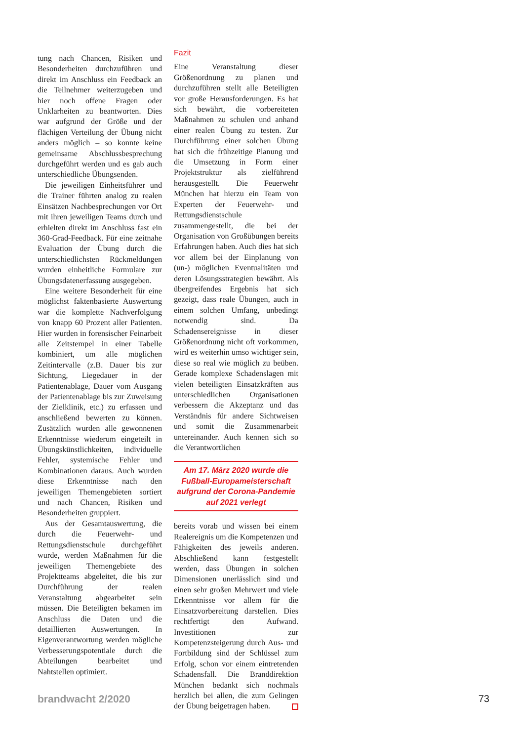tung nach Chancen, Risiken und Besonderheiten durchzuführen und direkt im Anschluss ein Feedback an die Teilnehmer weiterzugeben und hier noch offene Fragen oder Unklarheiten zu beantworten. Dies war aufgrund der Größe und der flächigen Verteilung der Übung nicht anders möglich – so konnte keine gemeinsame Abschlussbesprechung durchgeführt werden und es gab auch unterschiedliche Übungsenden.
Die jeweiligen Einheitsführer und die Trainer führten analog zu realen Einsätzen Nachbesprechungen vor Ort mit ihren jeweiligen Teams durch und erhielten direkt im Anschluss fast ein 360-Grad-Feedback. Für eine zeitnahe Evaluation der Übung durch die unterschiedlichsten Rückmeldungen wurden einheitliche Formulare zur Übungsdatenerfassung ausgegeben.
Eine weitere Besonderheit für eine möglichst faktenbasierte Auswertung war die komplette Nachverfolgung von knapp 60 Prozent aller Patienten. Hier wurden in forensischer Feinarbeit alle Zeitstempel in einer Tabelle kombiniert, um alle möglichen Zeitintervalle (z.B. Dauer bis zur Sichtung, Liegedauer in der Patientenablage, Dauer vom Ausgang der Patientenablage bis zur Zuweisung der Zielklinik, etc.) zu erfassen und anschließend bewerten zu können. Zusätzlich wurden alle gewonnenen Erkenntnisse wiederum eingeteilt in Übungskünstlichkeiten, individuelle Fehler, systemische Fehler und Kombinationen daraus. Auch wurden diese Erkenntnisse nach den jeweiligen Themengebieten sortiert und nach Chancen, Risiken und Besonderheiten gruppiert.
Aus der Gesamtauswertung, die durch die Feuerwehr- und Rettungsdienstschule durchgeführt wurde, werden Maßnahmen für die jeweiligen Themengebiete des Projektteams abgeleitet, die bis zur Durchführung der realen Veranstaltung abgearbeitet sein müssen. Die Beteiligten bekamen im Anschluss die Daten und die detaillierten Auswertungen. In Eigenverantwortung werden mögliche Verbesserungspotentiale durch die Abteilungen bearbeitet und Nahtstellen optimiert.
Fazit
Eine Veranstaltung dieser Größenordnung zu planen und durchzuführen stellt alle Beteiligten vor große Herausforderungen. Es hat sich bewährt, die vorbereiteten Maßnahmen zu schulen und anhand einer realen Übung zu testen. Zur Durchführung einer solchen Übung hat sich die frühzeitige Planung und die Umsetzung in Form einer Projektstruktur als zielführend herausgestellt. Die Feuerwehr München hat hierzu ein Team von Experten der Feuerwehr- und Rettungsdienstschule zusammengestellt, die bei der Organisation von Großübungen bereits Erfahrungen haben. Auch dies hat sich vor allem bei der Einplanung von (un-) möglichen Eventualitäten und deren Lösungsstrategien bewährt. Als übergreifendes Ergebnis hat sich gezeigt, dass reale Übungen, auch in einem solchen Umfang, unbedingt notwendig sind. Da Schadensereignisse in dieser Größenordnung nicht oft vorkommen, wird es weiterhin umso wichtiger sein, diese so real wie möglich zu beüben. Gerade komplexe Schadenslagen mit vielen beteiligten Einsatzkräften aus unterschiedlichen Organisationen verbessern die Akzeptanz und das Verständnis für andere Sichtweisen und somit die Zusammenarbeit untereinander. Auch kennen sich so die Verantwortlichen
Am 17. März 2020 wurde die Fußball-Europameisterschaft aufgrund der Corona-Pandemie auf 2021 verlegt
bereits vorab und wissen bei einem Realereignis um die Kompetenzen und Fähigkeiten des jeweils anderen. Abschließend kann festgestellt werden, dass Übungen in solchen Dimensionen unerlässlich sind und einen sehr großen Mehrwert und viele Erkenntnisse vor allem für die Einsatzvorbereitung darstellen. Dies rechtfertigt den Aufwand. Investitionen zur Kompetenzsteigerung durch Aus- und Fortbildung sind der Schlüssel zum Erfolg, schon vor einem eintretenden Schadensfall. Die Branddirektion München bedankt sich nochmals herzlich bei allen, die zum Gelingen der Übung beigetragen haben.
brandwacht 2/2020 73